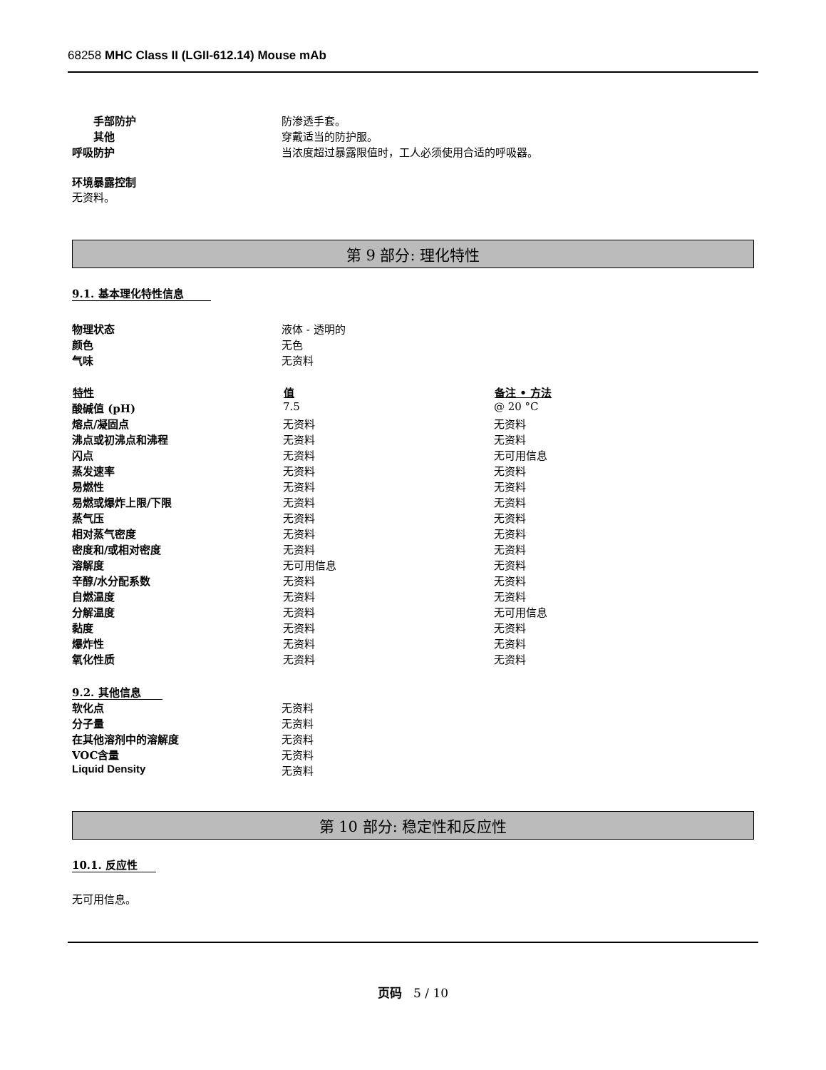68258 MHC Class II (LGII-612.14) Mouse mAb
| 手部防护 | 防渗透手套。 |
| 其他 | 穿戴适当的防护服。 |
| 呼吸防护 | 当浓度超过暴露限值时，工人必须使用合适的呼吸器。 |
环境暴露控制
无资料。
第 9 部分: 理化特性
9.1. 基本理化特性信息
| 物理状态 | 液体 - 透明的 |
| 颜色 | 无色 |
| 气味 | 无资料 |
| 特性 | 值 | 备注 • 方法 |
| --- | --- | --- |
| 酸碱值 (pH) | 7.5 | @ 20 °C |
| 熔点/凝固点 | 无资料 | 无资料 |
| 沸点或初沸点和沸程 | 无资料 | 无资料 |
| 闪点 | 无资料 | 无可用信息 |
| 蒸发速率 | 无资料 | 无资料 |
| 易燃性 | 无资料 | 无资料 |
| 易燃或爆炸上限/下限 | 无资料 | 无资料 |
| 蒸气压 | 无资料 | 无资料 |
| 相对蒸气密度 | 无资料 | 无资料 |
| 密度和/或相对密度 | 无资料 | 无资料 |
| 溶解度 | 无可用信息 | 无资料 |
| 辛醇/水分配系数 | 无资料 | 无资料 |
| 自燃温度 | 无资料 | 无资料 |
| 分解温度 | 无资料 | 无可用信息 |
| 黏度 | 无资料 | 无资料 |
| 爆炸性 | 无资料 | 无资料 |
| 氧化性质 | 无资料 | 无资料 |
9.2. 其他信息
| 软化点 | 无资料 |
| 分子量 | 无资料 |
| 在其他溶剂中的溶解度 | 无资料 |
| VOC含量 | 无资料 |
| Liquid Density | 无资料 |
第 10 部分: 稳定性和反应性
10.1. 反应性
无可用信息。
页码 5 / 10